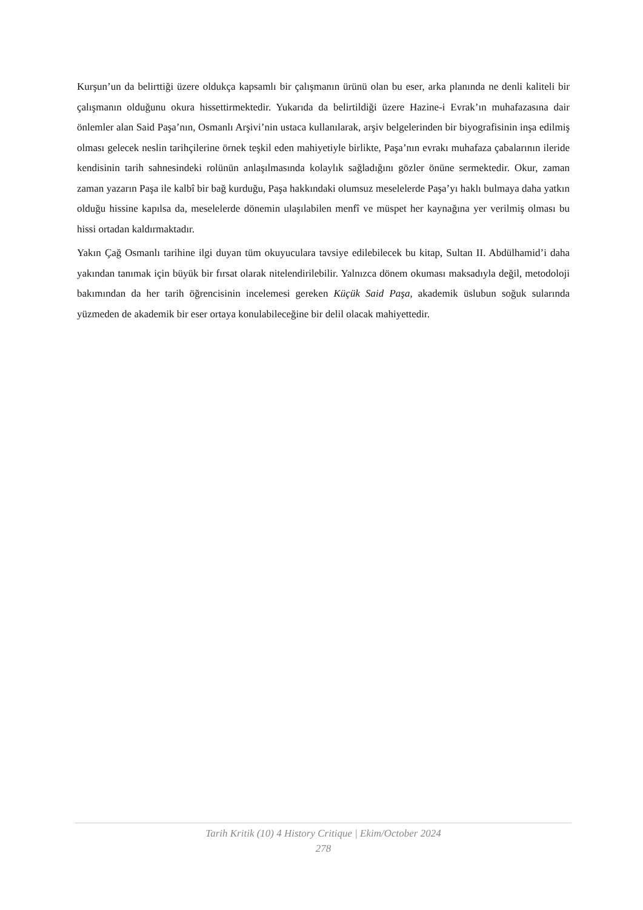Kurşun’un da belirttiği üzere oldukça kapsamlı bir çalışmanın ürünü olan bu eser, arka planında ne denli kaliteli bir çalışmanın olduğunu okura hissettirmektedir. Yukarıda da belirtildiği üzere Hazine-i Evrak’ın muhafazasına dair önlemler alan Said Paşa’nın, Osmanlı Arşivi’nin ustaca kullanılarak, arşiv belgelerinden bir biyografisinin inşa edilmiş olması gelecek neslin tarihçilerine örnek teşkil eden mahiyetiyle birlikte, Paşa’nın evrakı muhafaza çabalarının ileride kendisinin tarih sahnesindeki rolünün anlaşılmasında kolaylık sağladığını gözler önüne sermektedir. Okur, zaman zaman yazarın Paşa ile kalbî bir bağ kurduğu, Paşa hakkındaki olumsuz meselelerde Paşa’yı haklı bulmaya daha yatkın olduğu hissine kapılsa da, meselelerde dönemin ulaşılabilen menfî ve müspet her kaynağına yer verilmiş olması bu hissi ortadan kaldırmaktadır.
Yakın Çağ Osmanlı tarihine ilgi duyan tüm okuyuculara tavsiye edilebilecek bu kitap, Sultan II. Abdülhamid’i daha yakından tanımak için büyük bir fırsat olarak nitelendirilebilir. Yalnızca dönem okuması maksadıyla değil, metodoloji bakımından da her tarih öğrencisinin incelemesi gereken Küçük Said Paşa, akademik üslubun soğuk sularında yüzmeden de akademik bir eser ortaya konulabileceğine bir delil olacak mahiyettedir.
Tarih Kritik (10) 4 History Critique | Ekim/October 2024
278